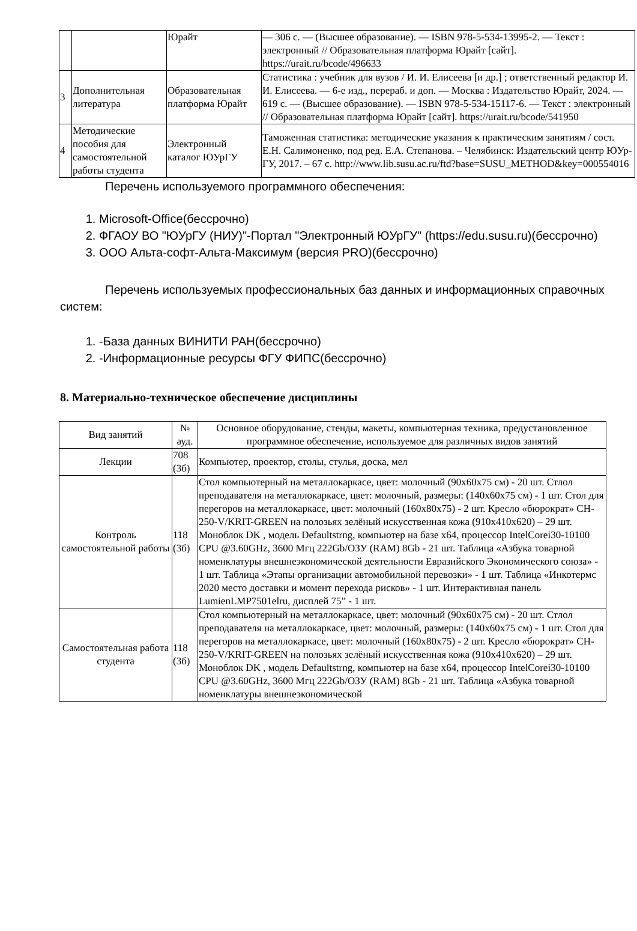| | | Юрайт | — 306 с. — (Высшее образование). — ISBN 978-5-534-13995-2. — Текст : электронный // Образовательная платформа Юрайт [сайт]. https://urait.ru/bcode/496633 |
| 3 | Дополнительная литература | Образовательная платформа Юрайт | Статистика : учебник для вузов / И. И. Елисеева [и др.] ; ответственный редактор И. И. Елисеева. — 6-е изд., перераб. и доп. — Москва : Издательство Юрайт, 2024. — 619 с. — (Высшее образование). — ISBN 978-5-534-15117-6. — Текст : электронный // Образовательная платформа Юрайт [сайт]. https://urait.ru/bcode/541950 |
| 4 | Методические пособия для самостоятельной работы студента | Электронный каталог ЮУрГУ | Таможенная статистика: методические указания к практическим занятиям / сост. Е.Н. Салимоненко, под ред. Е.А. Степанова. – Челябинск: Издательский центр ЮУр-ГУ, 2017. – 67 с. http://www.lib.susu.ac.ru/ftd?base=SUSU_METHOD&key=000554016 |
Перечень используемого программного обеспечения:
1. Microsoft-Office(бессрочно)
2. ФГАОУ ВО "ЮУрГУ (НИУ)"-Портал "Электронный ЮУрГУ" (https://edu.susu.ru)(бессрочно)
3. ООО Альта-софт-Альта-Максимум (версия PRO)(бессрочно)
Перечень используемых профессиональных баз данных и информационных справочных систем:
1. -База данных ВИНИТИ РАН(бессрочно)
2. -Информационные ресурсы ФГУ ФИПС(бессрочно)
8. Материально-техническое обеспечение дисциплины
| Вид занятий | № ауд. | Основное оборудование, стенды, макеты, компьютерная техника, предустановленное программное обеспечение, используемое для различных видов занятий |
| --- | --- | --- |
| Лекции | 708 (3б) | Компьютер, проектор, столы, стулья, доска, мел |
| Контроль самостоятельной работы | 118 (3б) | Стол компьютерный на металлокаркасе, цвет: молочный (90x60x75 см) - 20 шт. Стлол преподавателя на металлокаркасе, цвет: молочный, размеры: (140x60x75 см) - 1 шт. Стол для перегоров на металлокаркасе, цвет: молочный (160x80x75) - 2 шт. Кресло «бюрократ» CH-250-V/KRIT-GREEN на полозьях зелёный искусственная кожа (910x410x620) – 29 шт. Моноблок DK , модель Defaultstrng, компьютер на базе x64, процессор IntelCorei30-10100 CPU @3.60GHz, 3600 Мгц 222Gb/ОЗУ (RAM) 8Gb - 21 шт. Таблица «Азбука товарной номенклатуры внешнеэкономической деятельности Евразийского Экономического союза» - 1 шт. Таблица «Этапы организации автомобильной перевозки» - 1 шт. Таблица «Инкотермс 2020 место доставки и момент перехода рисков» - 1 шт. Интерактивная панель LumienLMP7501elru, дисплей 75” - 1 шт. |
| Самостоятельная работа студента | 118 (3б) | Стол компьютерный на металлокаркасе, цвет: молочный (90x60x75 см) - 20 шт. Стлол преподавателя на металлокаркасе, цвет: молочный, размеры: (140x60x75 см) - 1 шт. Стол для перегоров на металлокаркасе, цвет: молочный (160x80x75) - 2 шт. Кресло «бюрократ» CH-250-V/KRIT-GREEN на полозьях зелёный искусственная кожа (910x410x620) – 29 шт. Моноблок DK , модель Defaultstrng, компьютер на базе x64, процессор IntelCorei30-10100 CPU @3.60GHz, 3600 Мгц 222Gb/ОЗУ (RAM) 8Gb - 21 шт. Таблица «Азбука товарной номенклатуры внешнеэкономической |